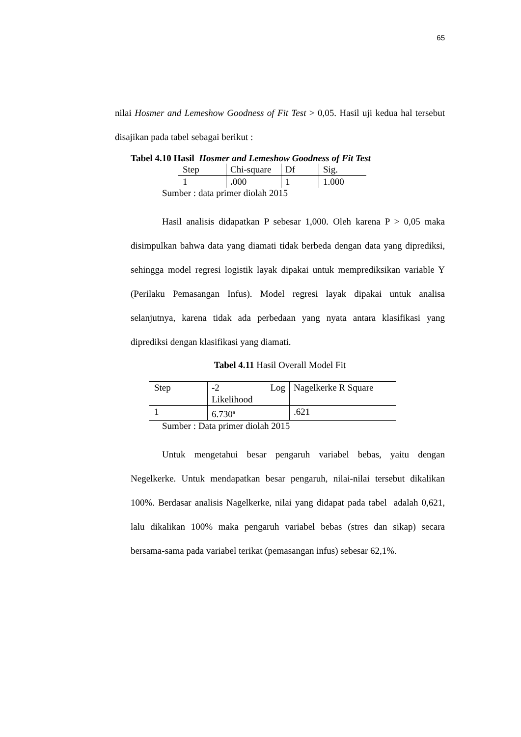65
nilai Hosmer and Lemeshow Goodness of Fit Test > 0,05. Hasil uji kedua hal tersebut disajikan pada tabel sebagai berikut :
Tabel 4.10 Hasil Hosmer and Lemeshow Goodness of Fit Test
| Step | Chi-square | Df | Sig. |
| 1 | . 000 | 1 | 1.000 |
Sumber : data primer diolah 2015
Hasil analisis didapatkan P sebesar 1,000. Oleh karena P > 0,05 maka disimpulkan bahwa data yang diamati tidak berbeda dengan data yang diprediksi, sehingga model regresi logistik layak dipakai untuk memprediksikan variable Y (Perilaku Pemasangan Infus). Model regresi layak dipakai untuk analisa selanjutnya, karena tidak ada perbedaan yang nyata antara klasifikasi yang diprediksi dengan klasifikasi yang diamati.
Tabel 4.11 Hasil Overall Model Fit
| Step | -2 Log Likelihood | Nagelkerke R Square |
| 1 | 6.730<sup>a</sup> | .621 |
Sumber : Data primer diolah 2015
Untuk mengetahui besar pengaruh variabel bebas, yaitu dengan Negelkerke. Untuk mendapatkan besar pengaruh, nilai-nilai tersebut dikalikan 100%. Berdasar analisis Nagelkerke, nilai yang didapat pada tabel adalah 0,621, lalu dikalikan 100% maka pengaruh variabel bebas (stres dan sikap) secara bersama-sama pada variabel terikat (pemasangan infus) sebesar 62,1%.